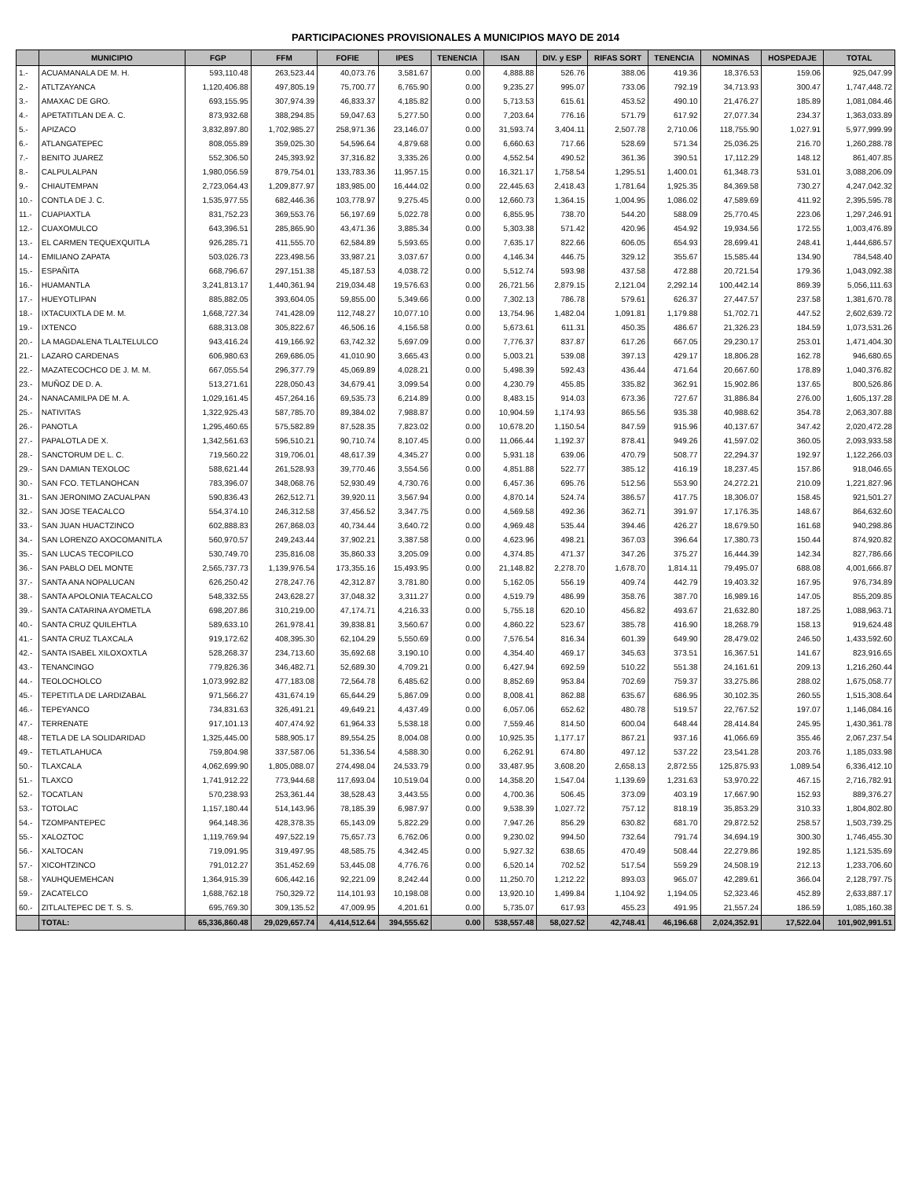PARTICIPACIONES PROVISIONALES A MUNICIPIOS MAYO DE 2014
| | MUNICIPIO | FGP | FFM | FOFIE | IPES | TENENCIA | ISAN | DIV. y ESP | RIFAS SORT | TENENCIA | NOMINAS | HOSPEDAJE | TOTAL |
| --- | --- | --- | --- | --- | --- | --- | --- | --- | --- | --- | --- | --- | --- |
| 1.- | ACUAMANALA DE M. H. | 593,110.48 | 263,523.44 | 40,073.76 | 3,581.67 | 0.00 | 4,888.88 | 526.76 | 388.06 | 419.36 | 18,376.53 | 159.06 | 925,047.99 |
| 2.- | ATLTZAYANCA | 1,120,406.88 | 497,805.19 | 75,700.77 | 6,765.90 | 0.00 | 9,235.27 | 995.07 | 733.06 | 792.19 | 34,713.93 | 300.47 | 1,747,448.72 |
| 3.- | AMAXAC DE GRO. | 693,155.95 | 307,974.39 | 46,833.37 | 4,185.82 | 0.00 | 5,713.53 | 615.61 | 453.52 | 490.10 | 21,476.27 | 185.89 | 1,081,084.46 |
| 4.- | APETATITLAN DE A. C. | 873,932.68 | 388,294.85 | 59,047.63 | 5,277.50 | 0.00 | 7,203.64 | 776.16 | 571.79 | 617.92 | 27,077.34 | 234.37 | 1,363,033.89 |
| 5.- | APIZACO | 3,832,897.80 | 1,702,985.27 | 258,971.36 | 23,146.07 | 0.00 | 31,593.74 | 3,404.11 | 2,507.78 | 2,710.06 | 118,755.90 | 1,027.91 | 5,977,999.99 |
| 6.- | ATLANGATEPEC | 808,055.89 | 359,025.30 | 54,596.64 | 4,879.68 | 0.00 | 6,660.63 | 717.66 | 528.69 | 571.34 | 25,036.25 | 216.70 | 1,260,288.78 |
| 7.- | BENITO JUAREZ | 552,306.50 | 245,393.92 | 37,316.82 | 3,335.26 | 0.00 | 4,552.54 | 490.52 | 361.36 | 390.51 | 17,112.29 | 148.12 | 861,407.85 |
| 8.- | CALPULALPAN | 1,980,056.59 | 879,754.01 | 133,783.36 | 11,957.15 | 0.00 | 16,321.17 | 1,758.54 | 1,295.51 | 1,400.01 | 61,348.73 | 531.01 | 3,088,206.09 |
| 9.- | CHIAUTEMPAN | 2,723,064.43 | 1,209,877.97 | 183,985.00 | 16,444.02 | 0.00 | 22,445.63 | 2,418.43 | 1,781.64 | 1,925.35 | 84,369.58 | 730.27 | 4,247,042.32 |
| 10.- | CONTLA DE J. C. | 1,535,977.55 | 682,446.36 | 103,778.97 | 9,275.45 | 0.00 | 12,660.73 | 1,364.15 | 1,004.95 | 1,086.02 | 47,589.69 | 411.92 | 2,395,595.78 |
| 11.- | CUAPIAXTLA | 831,752.23 | 369,553.76 | 56,197.69 | 5,022.78 | 0.00 | 6,855.95 | 738.70 | 544.20 | 588.09 | 25,770.45 | 223.06 | 1,297,246.91 |
| 12.- | CUAXOMULCO | 643,396.51 | 285,865.90 | 43,471.36 | 3,885.34 | 0.00 | 5,303.38 | 571.42 | 420.96 | 454.92 | 19,934.56 | 172.55 | 1,003,476.89 |
| 13.- | EL CARMEN TEQUEXQUITLA | 926,285.71 | 411,555.70 | 62,584.89 | 5,593.65 | 0.00 | 7,635.17 | 822.66 | 606.05 | 654.93 | 28,699.41 | 248.41 | 1,444,686.57 |
| 14.- | EMILIANO ZAPATA | 503,026.73 | 223,498.56 | 33,987.21 | 3,037.67 | 0.00 | 4,146.34 | 446.75 | 329.12 | 355.67 | 15,585.44 | 134.90 | 784,548.40 |
| 15.- | ESPAÑITA | 668,796.67 | 297,151.38 | 45,187.53 | 4,038.72 | 0.00 | 5,512.74 | 593.98 | 437.58 | 472.88 | 20,721.54 | 179.36 | 1,043,092.38 |
| 16.- | HUAMANTLA | 3,241,813.17 | 1,440,361.94 | 219,034.48 | 19,576.63 | 0.00 | 26,721.56 | 2,879.15 | 2,121.04 | 2,292.14 | 100,442.14 | 869.39 | 5,056,111.63 |
| 17.- | HUEYOTLIPAN | 885,882.05 | 393,604.05 | 59,855.00 | 5,349.66 | 0.00 | 7,302.13 | 786.78 | 579.61 | 626.37 | 27,447.57 | 237.58 | 1,381,670.78 |
| 18.- | IXTACUIXTLA DE M. M. | 1,668,727.34 | 741,428.09 | 112,748.27 | 10,077.10 | 0.00 | 13,754.96 | 1,482.04 | 1,091.81 | 1,179.88 | 51,702.71 | 447.52 | 2,602,639.72 |
| 19.- | IXTENCO | 688,313.08 | 305,822.67 | 46,506.16 | 4,156.58 | 0.00 | 5,673.61 | 611.31 | 450.35 | 486.67 | 21,326.23 | 184.59 | 1,073,531.26 |
| 20.- | LA MAGDALENA TLALTELULCO | 943,416.24 | 419,166.92 | 63,742.32 | 5,697.09 | 0.00 | 7,776.37 | 837.87 | 617.26 | 667.05 | 29,230.17 | 253.01 | 1,471,404.30 |
| 21.- | LAZARO CARDENAS | 606,980.63 | 269,686.05 | 41,010.90 | 3,665.43 | 0.00 | 5,003.21 | 539.08 | 397.13 | 429.17 | 18,806.28 | 162.78 | 946,680.65 |
| 22.- | MAZATECOCHCO DE J. M. M. | 667,055.54 | 296,377.79 | 45,069.89 | 4,028.21 | 0.00 | 5,498.39 | 592.43 | 436.44 | 471.64 | 20,667.60 | 178.89 | 1,040,376.82 |
| 23.- | MUÑOZ DE D. A. | 513,271.61 | 228,050.43 | 34,679.41 | 3,099.54 | 0.00 | 4,230.79 | 455.85 | 335.82 | 362.91 | 15,902.86 | 137.65 | 800,526.86 |
| 24.- | NANACAMILPA DE M. A. | 1,029,161.45 | 457,264.16 | 69,535.73 | 6,214.89 | 0.00 | 8,483.15 | 914.03 | 673.36 | 727.67 | 31,886.84 | 276.00 | 1,605,137.28 |
| 25.- | NATIVITAS | 1,322,925.43 | 587,785.70 | 89,384.02 | 7,988.87 | 0.00 | 10,904.59 | 1,174.93 | 865.56 | 935.38 | 40,988.62 | 354.78 | 2,063,307.88 |
| 26.- | PANOTLA | 1,295,460.65 | 575,582.89 | 87,528.35 | 7,823.02 | 0.00 | 10,678.20 | 1,150.54 | 847.59 | 915.96 | 40,137.67 | 347.42 | 2,020,472.28 |
| 27.- | PAPALOTLA DE X. | 1,342,561.63 | 596,510.21 | 90,710.74 | 8,107.45 | 0.00 | 11,066.44 | 1,192.37 | 878.41 | 949.26 | 41,597.02 | 360.05 | 2,093,933.58 |
| 28.- | SANCTORUM DE L. C. | 719,560.22 | 319,706.01 | 48,617.39 | 4,345.27 | 0.00 | 5,931.18 | 639.06 | 470.79 | 508.77 | 22,294.37 | 192.97 | 1,122,266.03 |
| 29.- | SAN DAMIAN TEXOLOC | 588,621.44 | 261,528.93 | 39,770.46 | 3,554.56 | 0.00 | 4,851.88 | 522.77 | 385.12 | 416.19 | 18,237.45 | 157.86 | 918,046.65 |
| 30.- | SAN FCO. TETLANOHCAN | 783,396.07 | 348,068.76 | 52,930.49 | 4,730.76 | 0.00 | 6,457.36 | 695.76 | 512.56 | 553.90 | 24,272.21 | 210.09 | 1,221,827.96 |
| 31.- | SAN JERONIMO ZACUALPAN | 590,836.43 | 262,512.71 | 39,920.11 | 3,567.94 | 0.00 | 4,870.14 | 524.74 | 386.57 | 417.75 | 18,306.07 | 158.45 | 921,501.27 |
| 32.- | SAN JOSE TEACALCO | 554,374.10 | 246,312.58 | 37,456.52 | 3,347.75 | 0.00 | 4,569.58 | 492.36 | 362.71 | 391.97 | 17,176.35 | 148.67 | 864,632.60 |
| 33.- | SAN JUAN HUACTZINCO | 602,888.83 | 267,868.03 | 40,734.44 | 3,640.72 | 0.00 | 4,969.48 | 535.44 | 394.46 | 426.27 | 18,679.50 | 161.68 | 940,298.86 |
| 34.- | SAN LORENZO AXOCOMANITLA | 560,970.57 | 249,243.44 | 37,902.21 | 3,387.58 | 0.00 | 4,623.96 | 498.21 | 367.03 | 396.64 | 17,380.73 | 150.44 | 874,920.82 |
| 35.- | SAN LUCAS TECOPILCO | 530,749.70 | 235,816.08 | 35,860.33 | 3,205.09 | 0.00 | 4,374.85 | 471.37 | 347.26 | 375.27 | 16,444.39 | 142.34 | 827,786.66 |
| 36.- | SAN PABLO DEL MONTE | 2,565,737.73 | 1,139,976.54 | 173,355.16 | 15,493.95 | 0.00 | 21,148.82 | 2,278.70 | 1,678.70 | 1,814.11 | 79,495.07 | 688.08 | 4,001,666.87 |
| 37.- | SANTA ANA NOPALUCAN | 626,250.42 | 278,247.76 | 42,312.87 | 3,781.80 | 0.00 | 5,162.05 | 556.19 | 409.74 | 442.79 | 19,403.32 | 167.95 | 976,734.89 |
| 38.- | SANTA APOLONIA TEACALCO | 548,332.55 | 243,628.27 | 37,048.32 | 3,311.27 | 0.00 | 4,519.79 | 486.99 | 358.76 | 387.70 | 16,989.16 | 147.05 | 855,209.85 |
| 39.- | SANTA CATARINA AYOMETLA | 698,207.86 | 310,219.00 | 47,174.71 | 4,216.33 | 0.00 | 5,755.18 | 620.10 | 456.82 | 493.67 | 21,632.80 | 187.25 | 1,088,963.71 |
| 40.- | SANTA CRUZ QUILEHTLA | 589,633.10 | 261,978.41 | 39,838.81 | 3,560.67 | 0.00 | 4,860.22 | 523.67 | 385.78 | 416.90 | 18,268.79 | 158.13 | 919,624.48 |
| 41.- | SANTA CRUZ TLAXCALA | 919,172.62 | 408,395.30 | 62,104.29 | 5,550.69 | 0.00 | 7,576.54 | 816.34 | 601.39 | 649.90 | 28,479.02 | 246.50 | 1,433,592.60 |
| 42.- | SANTA ISABEL XILOXOXTLA | 528,268.37 | 234,713.60 | 35,692.68 | 3,190.10 | 0.00 | 4,354.40 | 469.17 | 345.63 | 373.51 | 16,367.51 | 141.67 | 823,916.65 |
| 43.- | TENANCINGO | 779,826.36 | 346,482.71 | 52,689.30 | 4,709.21 | 0.00 | 6,427.94 | 692.59 | 510.22 | 551.38 | 24,161.61 | 209.13 | 1,216,260.44 |
| 44.- | TEOLOCHOLCO | 1,073,992.82 | 477,183.08 | 72,564.78 | 6,485.62 | 0.00 | 8,852.69 | 953.84 | 702.69 | 759.37 | 33,275.86 | 288.02 | 1,675,058.77 |
| 45.- | TEPETITLA DE LARDIZABAL | 971,566.27 | 431,674.19 | 65,644.29 | 5,867.09 | 0.00 | 8,008.41 | 862.88 | 635.67 | 686.95 | 30,102.35 | 260.55 | 1,515,308.64 |
| 46.- | TEPEYANCO | 734,831.63 | 326,491.21 | 49,649.21 | 4,437.49 | 0.00 | 6,057.06 | 652.62 | 480.78 | 519.57 | 22,767.52 | 197.07 | 1,146,084.16 |
| 47.- | TERRENATE | 917,101.13 | 407,474.92 | 61,964.33 | 5,538.18 | 0.00 | 7,559.46 | 814.50 | 600.04 | 648.44 | 28,414.84 | 245.95 | 1,430,361.78 |
| 48.- | TETLA DE LA SOLIDARIDAD | 1,325,445.00 | 588,905.17 | 89,554.25 | 8,004.08 | 0.00 | 10,925.35 | 1,177.17 | 867.21 | 937.16 | 41,066.69 | 355.46 | 2,067,237.54 |
| 49.- | TETLATLAHUCA | 759,804.98 | 337,587.06 | 51,336.54 | 4,588.30 | 0.00 | 6,262.91 | 674.80 | 497.12 | 537.22 | 23,541.28 | 203.76 | 1,185,033.98 |
| 50.- | TLAXCALA | 4,062,699.90 | 1,805,088.07 | 274,498.04 | 24,533.79 | 0.00 | 33,487.95 | 3,608.20 | 2,658.13 | 2,872.55 | 125,875.93 | 1,089.54 | 6,336,412.10 |
| 51.- | TLAXCO | 1,741,912.22 | 773,944.68 | 117,693.04 | 10,519.04 | 0.00 | 14,358.20 | 1,547.04 | 1,139.69 | 1,231.63 | 53,970.22 | 467.15 | 2,716,782.91 |
| 52.- | TOCATLAN | 570,238.93 | 253,361.44 | 38,528.43 | 3,443.55 | 0.00 | 4,700.36 | 506.45 | 373.09 | 403.19 | 17,667.90 | 152.93 | 889,376.27 |
| 53.- | TOTOLAC | 1,157,180.44 | 514,143.96 | 78,185.39 | 6,987.97 | 0.00 | 9,538.39 | 1,027.72 | 757.12 | 818.19 | 35,853.29 | 310.33 | 1,804,802.80 |
| 54.- | TZOMPANTEPEC | 964,148.36 | 428,378.35 | 65,143.09 | 5,822.29 | 0.00 | 7,947.26 | 856.29 | 630.82 | 681.70 | 29,872.52 | 258.57 | 1,503,739.25 |
| 55.- | XALOZTOC | 1,119,769.94 | 497,522.19 | 75,657.73 | 6,762.06 | 0.00 | 9,230.02 | 994.50 | 732.64 | 791.74 | 34,694.19 | 300.30 | 1,746,455.30 |
| 56.- | XALTOCAN | 719,091.95 | 319,497.95 | 48,585.75 | 4,342.45 | 0.00 | 5,927.32 | 638.65 | 470.49 | 508.44 | 22,279.86 | 192.85 | 1,121,535.69 |
| 57.- | XICOHTZINCO | 791,012.27 | 351,452.69 | 53,445.08 | 4,776.76 | 0.00 | 6,520.14 | 702.52 | 517.54 | 559.29 | 24,508.19 | 212.13 | 1,233,706.60 |
| 58.- | YAUHQUEMEHCAN | 1,364,915.39 | 606,442.16 | 92,221.09 | 8,242.44 | 0.00 | 11,250.70 | 1,212.22 | 893.03 | 965.07 | 42,289.61 | 366.04 | 2,128,797.75 |
| 59.- | ZACATELCO | 1,688,762.18 | 750,329.72 | 114,101.93 | 10,198.08 | 0.00 | 13,920.10 | 1,499.84 | 1,104.92 | 1,194.05 | 52,323.46 | 452.89 | 2,633,887.17 |
| 60.- | ZITLALTEPEC DE T. S. S. | 695,769.30 | 309,135.52 | 47,009.95 | 4,201.61 | 0.00 | 5,735.07 | 617.93 | 455.23 | 491.95 | 21,557.24 | 186.59 | 1,085,160.38 |
| | TOTAL: | 65,336,860.48 | 29,029,657.74 | 4,414,512.64 | 394,555.62 | 0.00 | 538,557.48 | 58,027.52 | 42,748.41 | 46,196.68 | 2,024,352.91 | 17,522.04 | 101,902,991.51 |